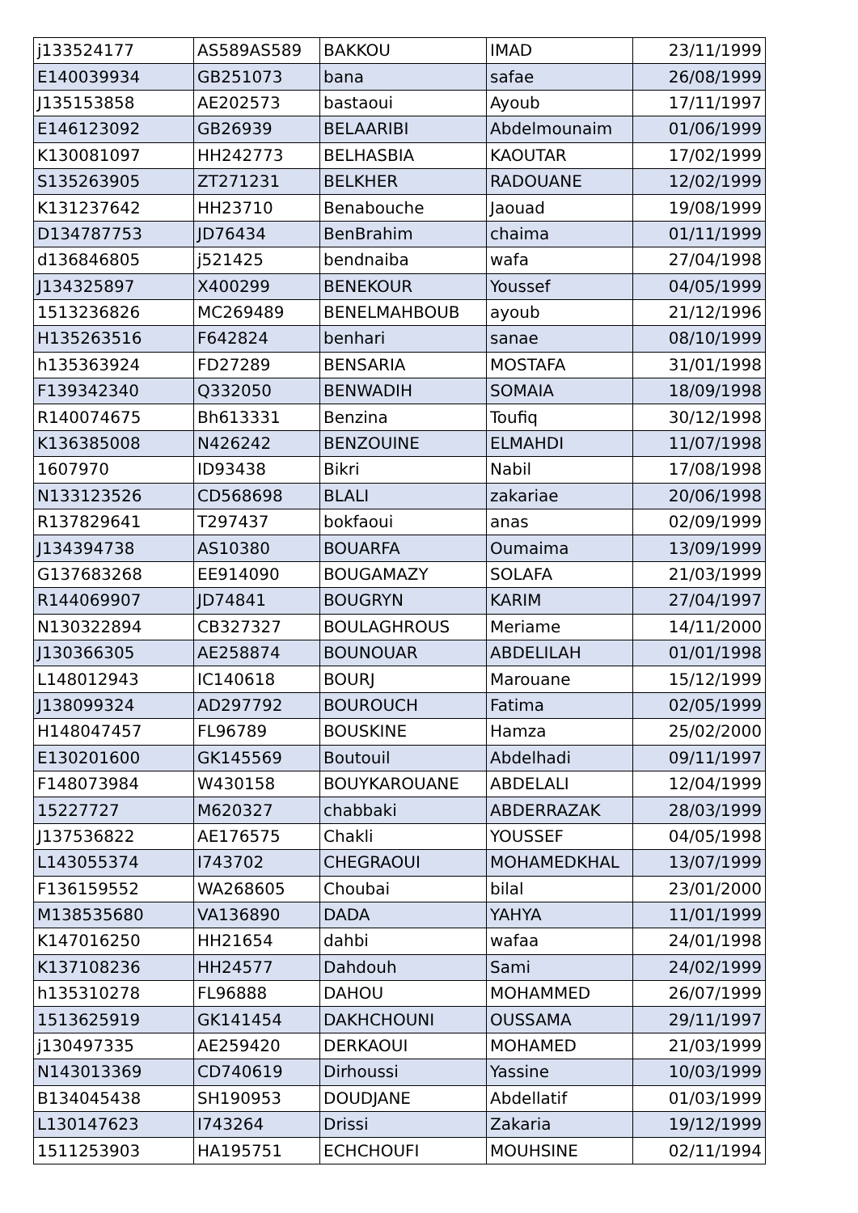| j133524177 | AS589AS589 | BAKKOU | IMAD | 23/11/1999 |
| E140039934 | GB251073 | bana | safae | 26/08/1999 |
| J135153858 | AE202573 | bastaoui | Ayoub | 17/11/1997 |
| E146123092 | GB26939 | BELAARIBI | Abdelmounaim | 01/06/1999 |
| K130081097 | HH242773 | BELHASBIA | KAOUTAR | 17/02/1999 |
| S135263905 | ZT271231 | BELKHER | RADOUANE | 12/02/1999 |
| K131237642 | HH23710 | Benabouche | Jaouad | 19/08/1999 |
| D134787753 | JD76434 | BenBrahim | chaima | 01/11/1999 |
| d136846805 | j521425 | bendnaiba | wafa | 27/04/1998 |
| J134325897 | X400299 | BENEKOUR | Youssef | 04/05/1999 |
| 1513236826 | MC269489 | BENELMAHBOUB | ayoub | 21/12/1996 |
| H135263516 | F642824 | benhari | sanae | 08/10/1999 |
| h135363924 | FD27289 | BENSARIA | MOSTAFA | 31/01/1998 |
| F139342340 | Q332050 | BENWADIH | SOMAIA | 18/09/1998 |
| R140074675 | Bh613331 | Benzina | Toufiq | 30/12/1998 |
| K136385008 | N426242 | BENZOUINE | ELMAHDI | 11/07/1998 |
| 1607970 | ID93438 | Bikri | Nabil | 17/08/1998 |
| N133123526 | CD568698 | BLALI | zakariae | 20/06/1998 |
| R137829641 | T297437 | bokfaoui | anas | 02/09/1999 |
| J134394738 | AS10380 | BOUARFA | Oumaima | 13/09/1999 |
| G137683268 | EE914090 | BOUGAMAZY | SOLAFA | 21/03/1999 |
| R144069907 | JD74841 | BOUGRYN | KARIM | 27/04/1997 |
| N130322894 | CB327327 | BOULAGHROUS | Meriame | 14/11/2000 |
| J130366305 | AE258874 | BOUNOUAR | ABDELILAH | 01/01/1998 |
| L148012943 | IC140618 | BOURJ | Marouane | 15/12/1999 |
| J138099324 | AD297792 | BOUROUCH | Fatima | 02/05/1999 |
| H148047457 | FL96789 | BOUSKINE | Hamza | 25/02/2000 |
| E130201600 | GK145569 | Boutouil | Abdelhadi | 09/11/1997 |
| F148073984 | W430158 | BOUYKAROUANE | ABDELALI | 12/04/1999 |
| 15227727 | M620327 | chabbaki | ABDERRAZAK | 28/03/1999 |
| J137536822 | AE176575 | Chakli | YOUSSEF | 04/05/1998 |
| L143055374 | I743702 | CHEGRAOUI | MOHAMEDKHAL | 13/07/1999 |
| F136159552 | WA268605 | Choubai | bilal | 23/01/2000 |
| M138535680 | VA136890 | DADA | YAHYA | 11/01/1999 |
| K147016250 | HH21654 | dahbi | wafaa | 24/01/1998 |
| K137108236 | HH24577 | Dahdouh | Sami | 24/02/1999 |
| h135310278 | FL96888 | DAHOU | MOHAMMED | 26/07/1999 |
| 1513625919 | GK141454 | DAKHCHOUNI | OUSSAMA | 29/11/1997 |
| j130497335 | AE259420 | DERKAOUI | MOHAMED | 21/03/1999 |
| N143013369 | CD740619 | Dirhoussi | Yassine | 10/03/1999 |
| B134045438 | SH190953 | DOUDJANE | Abdellatif | 01/03/1999 |
| L130147623 | I743264 | Drissi | Zakaria | 19/12/1999 |
| 1511253903 | HA195751 | ECHCHOUFI | MOUHSINE | 02/11/1994 |